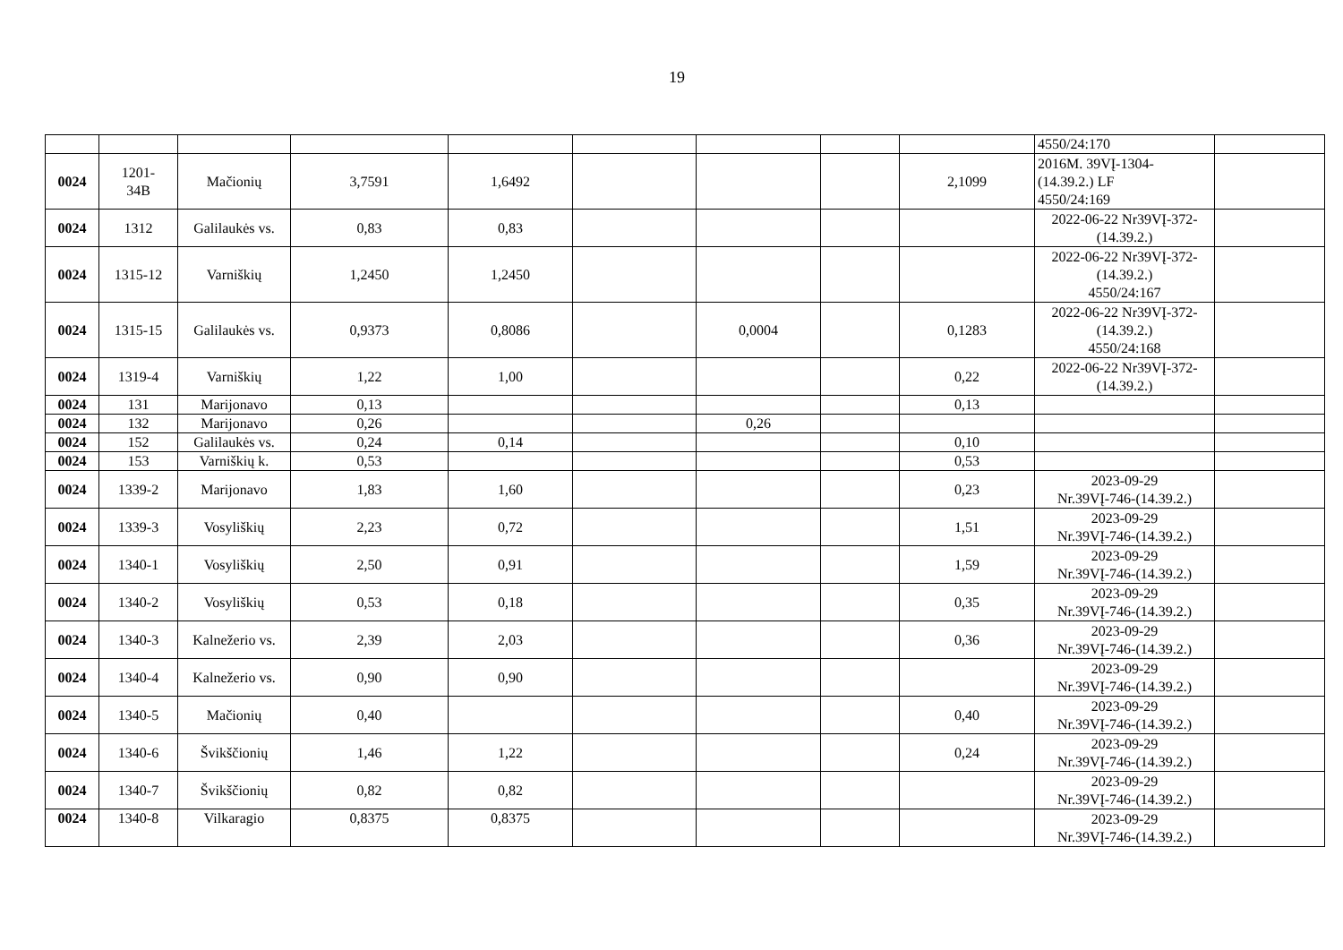19
| | | | | | | | | | 4550/24:170 | |
| 0024 | 1201- 34B | Mačionių | 3,7591 | 1,6492 | | | | 2,1099 | 2016M. 39VĮ-1304- (14.39.2.) LF 4550/24:169 | |
| 0024 | 1312 | Galilaukės vs. | 0,83 | 0,83 | | | | | 2022-06-22 Nr39VĮ-372- (14.39.2.) | |
| 0024 | 1315-12 | Varniškių | 1,2450 | 1,2450 | | | | | 2022-06-22 Nr39VĮ-372- (14.39.2.) 4550/24:167 | |
| 0024 | 1315-15 | Galilaukės vs. | 0,9373 | 0,8086 | | 0,0004 | | 0,1283 | 2022-06-22 Nr39VĮ-372- (14.39.2.) 4550/24:168 | |
| 0024 | 1319-4 | Varniškių | 1,22 | 1,00 | | | | 0,22 | 2022-06-22 Nr39VĮ-372- (14.39.2.) | |
| 0024 | 131 | Marijonavo | 0,13 | | | | | 0,13 | | |
| 0024 | 132 | Marijonavo | 0,26 | | | 0,26 | | | | |
| 0024 | 152 | Galilaukės vs. | 0,24 | 0,14 | | | | 0,10 | | |
| 0024 | 153 | Varniškių k. | 0,53 | | | | | 0,53 | | |
| 0024 | 1339-2 | Marijonavo | 1,83 | 1,60 | | | | 0,23 | 2023-09-29 Nr.39VĮ-746-(14.39.2.) | |
| 0024 | 1339-3 | Vosyliškių | 2,23 | 0,72 | | | | 1,51 | 2023-09-29 Nr.39VĮ-746-(14.39.2.) | |
| 0024 | 1340-1 | Vosyliškių | 2,50 | 0,91 | | | | 1,59 | 2023-09-29 Nr.39VĮ-746-(14.39.2.) | |
| 0024 | 1340-2 | Vosyliškių | 0,53 | 0,18 | | | | 0,35 | 2023-09-29 Nr.39VĮ-746-(14.39.2.) | |
| 0024 | 1340-3 | Kalnežerio vs. | 2,39 | 2,03 | | | | 0,36 | 2023-09-29 Nr.39VĮ-746-(14.39.2.) | |
| 0024 | 1340-4 | Kalnežerio vs. | 0,90 | 0,90 | | | | | 2023-09-29 Nr.39VĮ-746-(14.39.2.) | |
| 0024 | 1340-5 | Mačionių | 0,40 | | | | | 0,40 | 2023-09-29 Nr.39VĮ-746-(14.39.2.) | |
| 0024 | 1340-6 | Švikščionių | 1,46 | 1,22 | | | | 0,24 | 2023-09-29 Nr.39VĮ-746-(14.39.2.) | |
| 0024 | 1340-7 | Švikščionių | 0,82 | 0,82 | | | | | 2023-09-29 Nr.39VĮ-746-(14.39.2.) | |
| 0024 | 1340-8 | Vilkaragio | 0,8375 | 0,8375 | | | | | 2023-09-29 Nr.39VĮ-746-(14.39.2.) | |